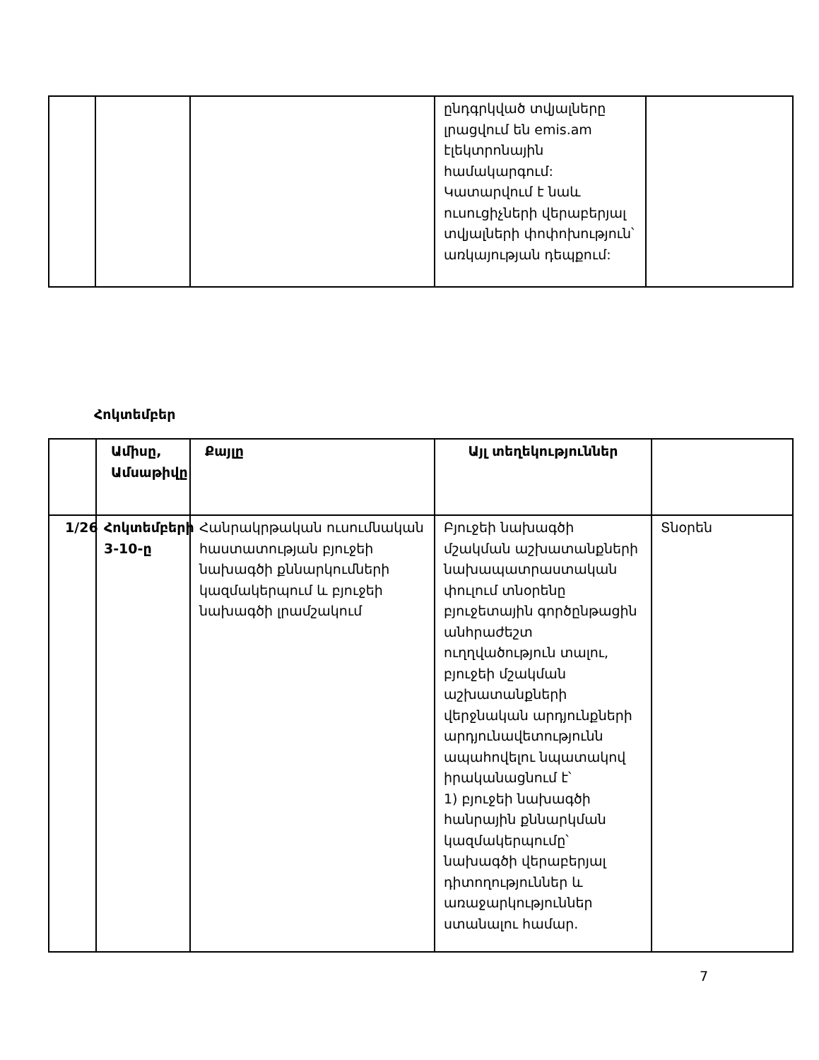| | | | ընդգրկված տվյալները լրացվում են emis.am էլեկտրոնային համակարգում: Կատարվում է նաև ուսուցիչների վերաբերյալ տվյալների փոփոխություն՝ առկայության դեպքում: | |
Հոկտեմբեր
| | Ամիսը, Ամսաթիվը | Քայլը | Այլ տեղեկություններ | |
| --- | --- | --- | --- | --- |
| 1/26 | Հոկտեմբերի 3-10-ը | Հանրակրթական ուսումնական հաստատության բյուջեի նախագծի քննարկումների կազմակերպում և բյուջեի նախագծի լրամշակում | Բյուջեի նախագծի մշակման աշխատանքների նախապատրաստական փուլում տնօրենը բյուջետային գործընթացին անհրաժեշտ ուղղվածություն տալու, բյուջեի մշակման աշխատանքների վերջնական արդյունքների արդյունավետությունն ապահովելու նպատակով իրականացնում է՝ 1) բյուջեի նախագծի հանրային քննարկման կազմակերպումը՝ նախագծի վերաբերյալ դիտողություններ և առաջարկություններ ստանալու համար. | Տնօրեն |
7